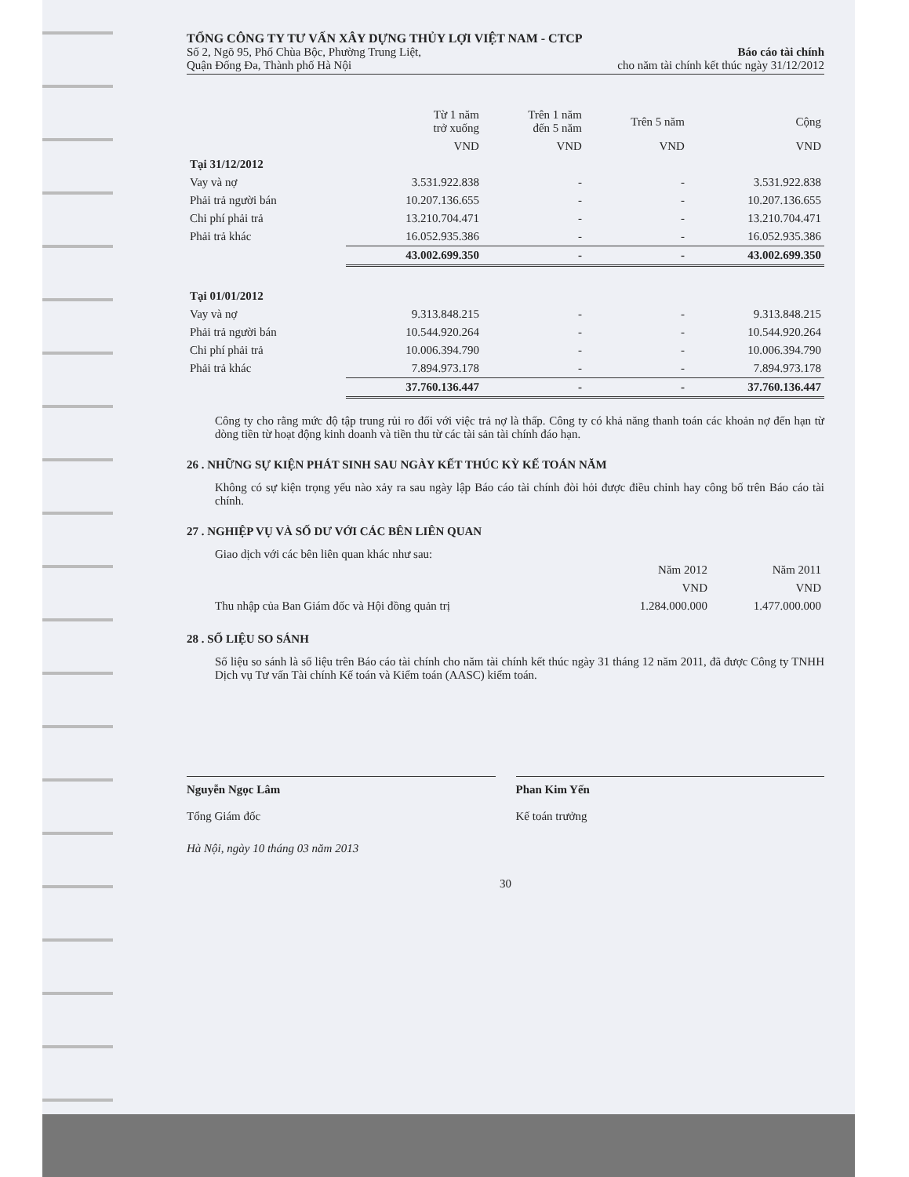TỔNG CÔNG TY TƯ VẤN XÂY DỰNG THỦY LỢI VIỆT NAM - CTCP
Số 2, Ngõ 95, Phố Chùa Bộc, Phường Trung Liệt,
Quận Đống Đa, Thành phố Hà Nội
Báo cáo tài chính
cho năm tài chính kết thúc ngày 31/12/2012
| | Từ 1 năm trở xuống | Trên 1 năm đến 5 năm | Trên 5 năm | Cộng |
| --- | --- | --- | --- | --- |
| | VND | VND | VND | VND |
| Tại 31/12/2012 | | | | |
| Vay và nợ | 3.531.922.838 | - | - | 3.531.922.838 |
| Phải trả người bán | 10.207.136.655 | - | - | 10.207.136.655 |
| Chi phí phải trả | 13.210.704.471 | - | - | 13.210.704.471 |
| Phải trả khác | 16.052.935.386 | - | - | 16.052.935.386 |
| | 43.002.699.350 | - | - | 43.002.699.350 |
| Tại 01/01/2012 | | | | |
| Vay và nợ | 9.313.848.215 | - | - | 9.313.848.215 |
| Phải trả người bán | 10.544.920.264 | - | - | 10.544.920.264 |
| Chi phí phải trả | 10.006.394.790 | - | - | 10.006.394.790 |
| Phải trả khác | 7.894.973.178 | - | - | 7.894.973.178 |
| | 37.760.136.447 | - | - | 37.760.136.447 |
Công ty cho rằng mức độ tập trung rủi ro đối với việc trả nợ là thấp. Công ty có khả năng thanh toán các khoản nợ đến hạn từ dòng tiền từ hoạt động kinh doanh và tiền thu từ các tài sản tài chính đáo hạn.
26 . NHỮNG SỰ KIỆN PHÁT SINH SAU NGÀY KẾT THÚC KỲ KẾ TOÁN NĂM
Không có sự kiện trọng yếu nào xảy ra sau ngày lập Báo cáo tài chính đòi hỏi được điều chỉnh hay công bố trên Báo cáo tài chính.
27 . NGHIỆP VỤ VÀ SỐ DƯ VỚI CÁC BÊN LIÊN QUAN
Giao dịch với các bên liên quan khác như sau:
| | Năm 2012 | Năm 2011 |
| --- | --- | --- |
| | VND | VND |
| Thu nhập của Ban Giám đốc và Hội đồng quản trị | 1.284.000.000 | 1.477.000.000 |
28 . SỐ LIỆU SO SÁNH
Số liệu so sánh là số liệu trên Báo cáo tài chính cho năm tài chính kết thúc ngày 31 tháng 12 năm 2011, đã được Công ty TNHH Dịch vụ Tư vấn Tài chính Kế toán và Kiểm toán (AASC) kiểm toán.
Nguyễn Ngọc Lâm
Tổng Giám đốc
Phan Kim Yến
Kế toán trưởng
Hà Nội, ngày 10 tháng 03 năm 2013
30